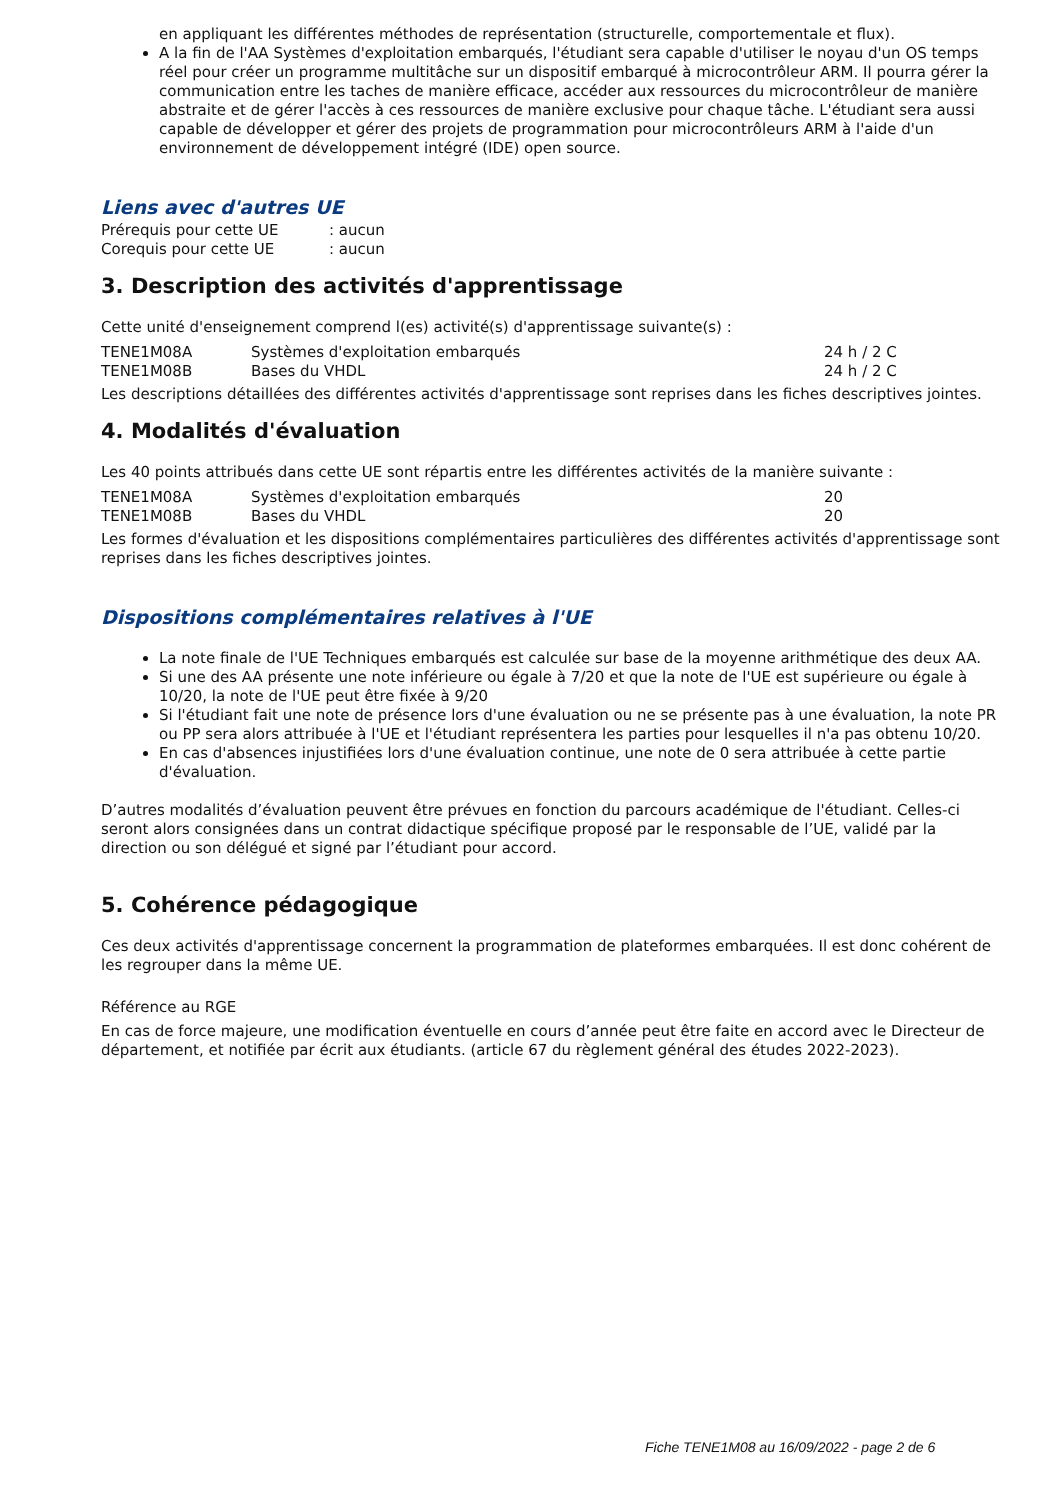en appliquant les différentes méthodes de représentation (structurelle, comportementale et flux).
A la fin de l'AA Systèmes d'exploitation embarqués, l'étudiant sera capable d'utiliser le noyau d'un OS temps réel pour créer un programme multitâche sur un dispositif embarqué à microcontrôleur ARM. Il pourra gérer la communication entre les taches de manière efficace, accéder aux ressources du microcontrôleur de manière abstraite et de gérer l'accès à ces ressources de manière exclusive pour chaque tâche. L'étudiant sera aussi capable de développer et gérer des projets de programmation pour microcontrôleurs ARM à l'aide d'un environnement de développement intégré (IDE) open source.
Liens avec d'autres UE
| Prérequis pour cette UE | : aucun |
| Corequis pour cette UE | : aucun |
3. Description des activités d'apprentissage
Cette unité d'enseignement comprend l(es) activité(s) d'apprentissage suivante(s) :
| TENE1M08A | Systèmes d'exploitation embarqués | 24 h / 2 C |
| TENE1M08B | Bases du VHDL | 24 h / 2 C |
Les descriptions détaillées des différentes activités d'apprentissage sont reprises dans les fiches descriptives jointes.
4. Modalités d'évaluation
Les 40 points attribués dans cette UE sont répartis entre les différentes activités de la manière suivante :
| TENE1M08A | Systèmes d'exploitation embarqués | 20 |
| TENE1M08B | Bases du VHDL | 20 |
Les formes d'évaluation et les dispositions complémentaires particulières des différentes activités d'apprentissage sont reprises dans les fiches descriptives jointes.
Dispositions complémentaires relatives à l'UE
La note finale de l'UE Techniques embarqués est calculée sur base de la moyenne arithmétique des deux AA.
Si une des AA présente une note inférieure ou égale à 7/20 et que la note de l'UE est supérieure ou égale à 10/20, la note de l'UE peut être fixée à 9/20
Si l'étudiant fait une note de présence lors d'une évaluation ou ne se présente pas à une évaluation, la note PR ou PP sera alors attribuée à l'UE et l'étudiant représentera les parties pour lesquelles il n'a pas obtenu 10/20.
En cas d'absences injustifiées lors d'une évaluation continue, une note de 0 sera attribuée à cette partie d'évaluation.
D’autres modalités d’évaluation peuvent être prévues en fonction du parcours académique de l'étudiant. Celles-ci seront alors consignées dans un contrat didactique spécifique proposé par le responsable de l’UE, validé par la direction ou son délégué et signé par l’étudiant pour accord.
5. Cohérence pédagogique
Ces deux activités d'apprentissage concernent la programmation de plateformes embarquées. Il est donc cohérent de les regrouper dans la même UE.
Référence au RGE
En cas de force majeure, une modification éventuelle en cours d’année peut être faite en accord avec le Directeur de département, et notifiée par écrit aux étudiants. (article 67 du règlement général des études 2022-2023).
Fiche TENE1M08 au 16/09/2022 - page 2 de 6